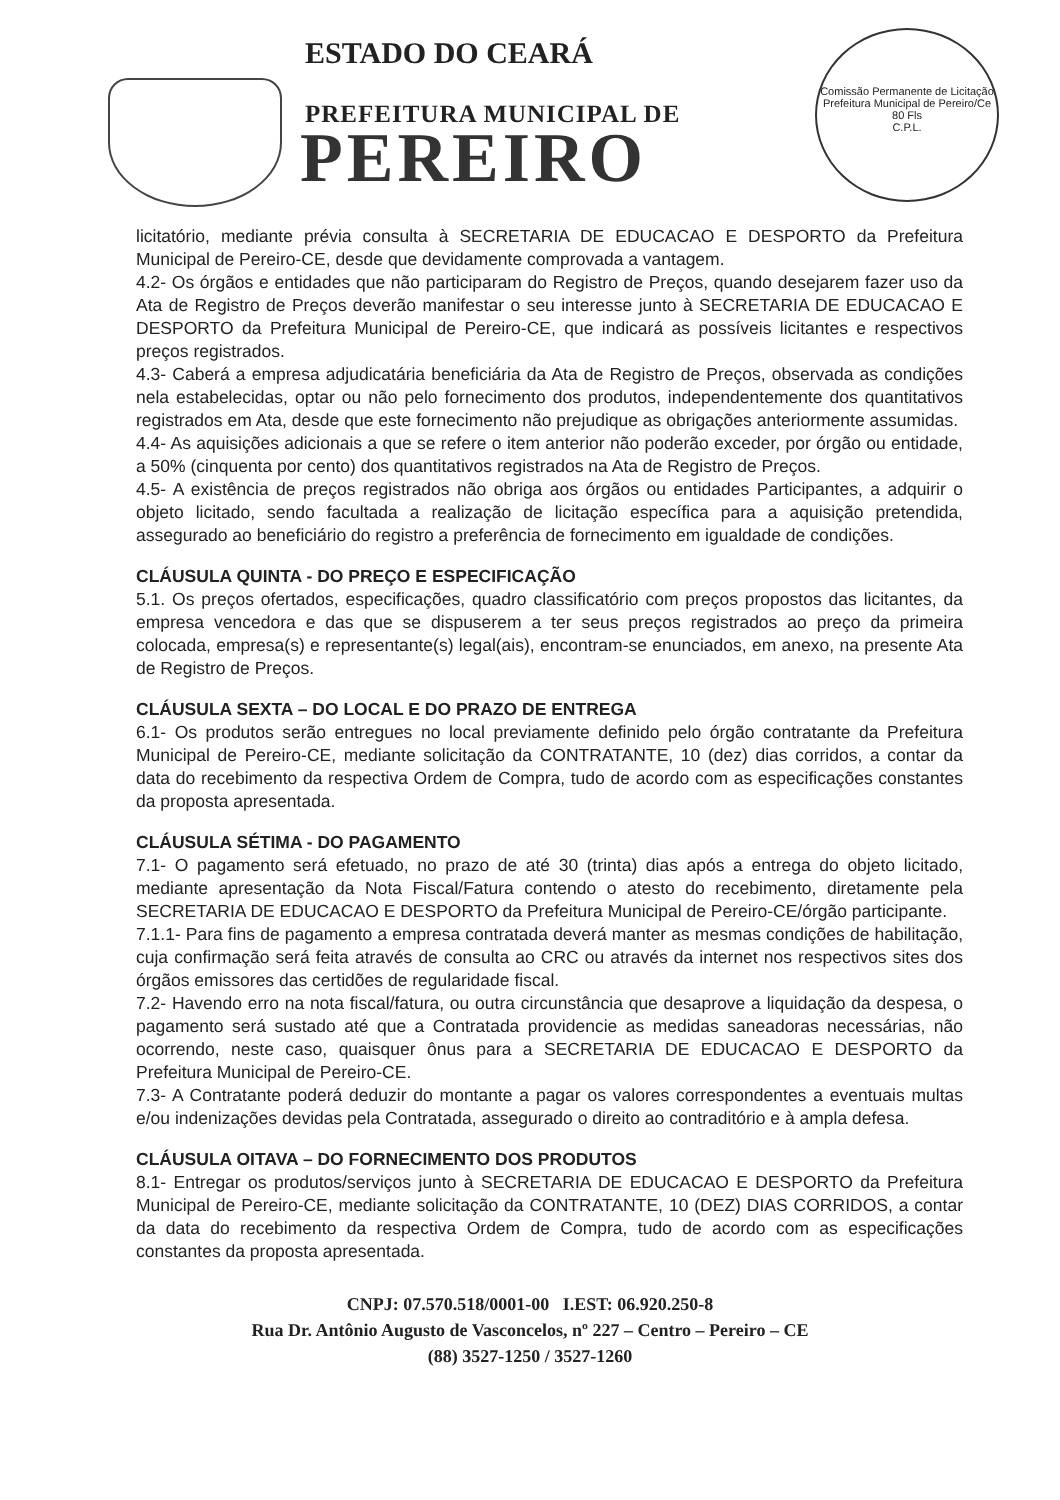ESTADO DO CEARÁ
PREFEITURA MUNICIPAL DE
PEREIRO
Comissão Permanente de Licitação Prefeitura Municipal de Pereiro/Ce
80 Fls
C.P.L.
licitatório, mediante prévia consulta à SECRETARIA DE EDUCACAO E DESPORTO da Prefeitura Municipal de Pereiro-CE, desde que devidamente comprovada a vantagem.
4.2- Os órgãos e entidades que não participaram do Registro de Preços, quando desejarem fazer uso da Ata de Registro de Preços deverão manifestar o seu interesse junto à SECRETARIA DE EDUCACAO E DESPORTO da Prefeitura Municipal de Pereiro-CE, que indicará as possíveis licitantes e respectivos preços registrados.
4.3- Caberá a empresa adjudicatária beneficiária da Ata de Registro de Preços, observada as condições nela estabelecidas, optar ou não pelo fornecimento dos produtos, independentemente dos quantitativos registrados em Ata, desde que este fornecimento não prejudique as obrigações anteriormente assumidas.
4.4- As aquisições adicionais a que se refere o item anterior não poderão exceder, por órgão ou entidade, a 50% (cinquenta por cento) dos quantitativos registrados na Ata de Registro de Preços.
4.5- A existência de preços registrados não obriga aos órgãos ou entidades Participantes, a adquirir o objeto licitado, sendo facultada a realização de licitação específica para a aquisição pretendida, assegurado ao beneficiário do registro a preferência de fornecimento em igualdade de condições.
CLÁUSULA QUINTA - DO PREÇO E ESPECIFICAÇÃO
5.1. Os preços ofertados, especificações, quadro classificatório com preços propostos das licitantes, da empresa vencedora e das que se dispuserem a ter seus preços registrados ao preço da primeira colocada, empresa(s) e representante(s) legal(ais), encontram-se enunciados, em anexo, na presente Ata de Registro de Preços.
CLÁUSULA SEXTA – DO LOCAL E DO PRAZO DE ENTREGA
6.1- Os produtos serão entregues no local previamente definido pelo órgão contratante da Prefeitura Municipal de Pereiro-CE, mediante solicitação da CONTRATANTE, 10 (dez) dias corridos, a contar da data do recebimento da respectiva Ordem de Compra, tudo de acordo com as especificações constantes da proposta apresentada.
CLÁUSULA SÉTIMA - DO PAGAMENTO
7.1- O pagamento será efetuado, no prazo de até 30 (trinta) dias após a entrega do objeto licitado, mediante apresentação da Nota Fiscal/Fatura contendo o atesto do recebimento, diretamente pela SECRETARIA DE EDUCACAO E DESPORTO da Prefeitura Municipal de Pereiro-CE/órgão participante.
7.1.1- Para fins de pagamento a empresa contratada deverá manter as mesmas condições de habilitação, cuja confirmação será feita através de consulta ao CRC ou através da internet nos respectivos sites dos órgãos emissores das certidões de regularidade fiscal.
7.2- Havendo erro na nota fiscal/fatura, ou outra circunstância que desaprove a liquidação da despesa, o pagamento será sustado até que a Contratada providencie as medidas saneadoras necessárias, não ocorrendo, neste caso, quaisquer ônus para a SECRETARIA DE EDUCACAO E DESPORTO da Prefeitura Municipal de Pereiro-CE.
7.3- A Contratante poderá deduzir do montante a pagar os valores correspondentes a eventuais multas e/ou indenizações devidas pela Contratada, assegurado o direito ao contraditório e à ampla defesa.
CLÁUSULA OITAVA – DO FORNECIMENTO DOS PRODUTOS
8.1- Entregar os produtos/serviços junto à SECRETARIA DE EDUCACAO E DESPORTO da Prefeitura Municipal de Pereiro-CE, mediante solicitação da CONTRATANTE, 10 (DEZ) DIAS CORRIDOS, a contar da data do recebimento da respectiva Ordem de Compra, tudo de acordo com as especificações constantes da proposta apresentada.
CNPJ: 07.570.518/0001-00 I.EST: 06.920.250-8
Rua Dr. Antônio Augusto de Vasconcelos, nº 227 – Centro – Pereiro – CE
(88) 3527-1250 / 3527-1260